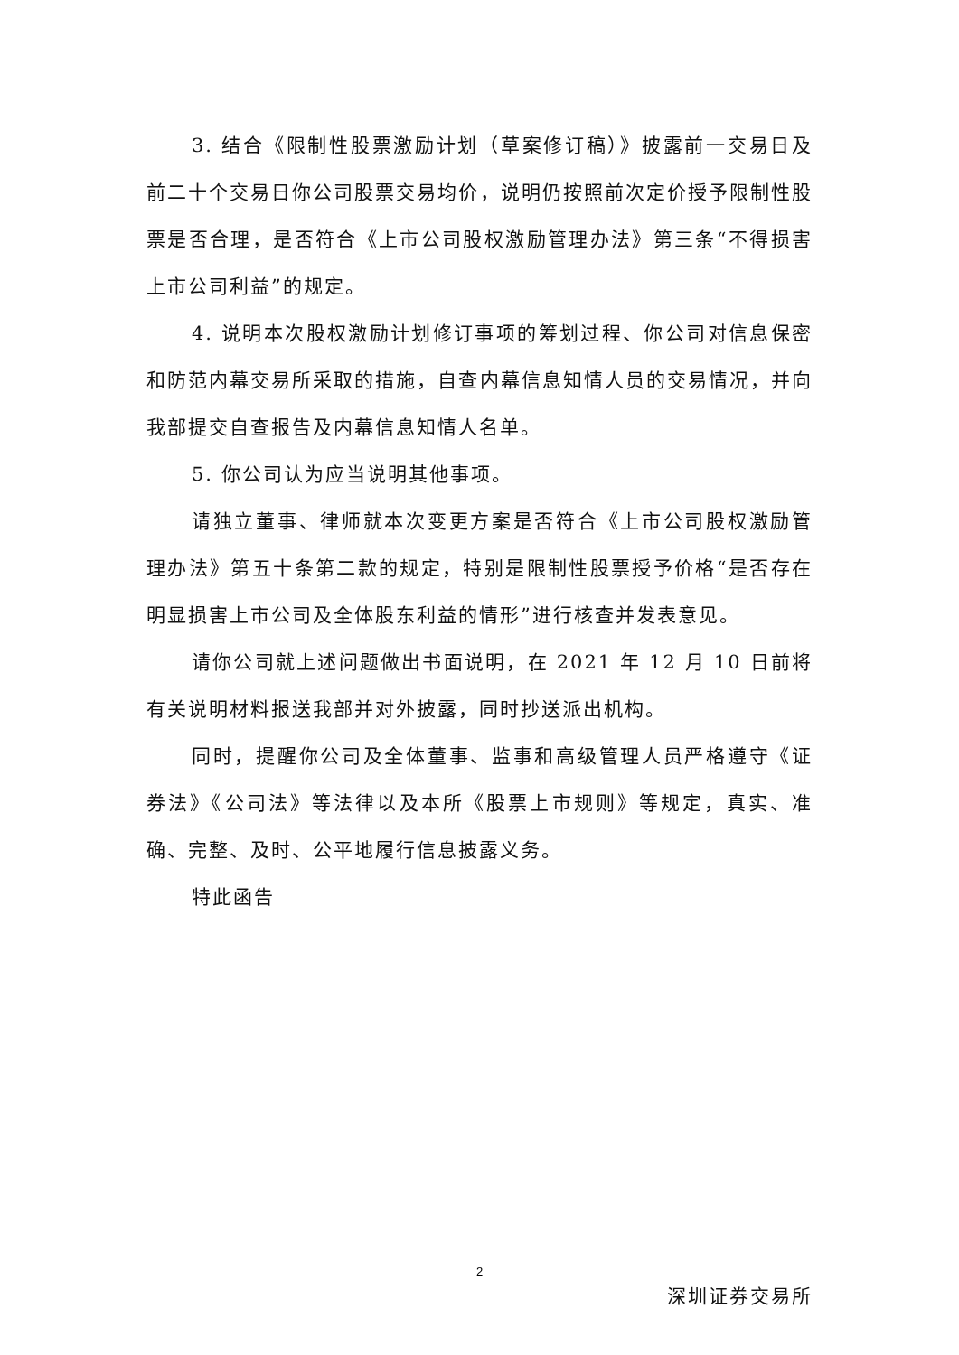3. 结合《限制性股票激励计划（草案修订稿）》披露前一交易日及前二十个交易日你公司股票交易均价，说明仍按照前次定价授予限制性股票是否合理，是否符合《上市公司股权激励管理办法》第三条“不得损害上市公司利益”的规定。
4. 说明本次股权激励计划修订事项的筹划过程、你公司对信息保密和防范内幕交易所采取的措施，自查内幕信息知情人员的交易情况，并向我部提交自查报告及内幕信息知情人名单。
5. 你公司认为应当说明其他事项。
请独立董事、律师就本次变更方案是否符合《上市公司股权激励管理办法》第五十条第二款的规定，特别是限制性股票授予价格“是否存在明显损害上市公司及全体股东利益的情形”进行核查并发表意见。
请你公司就上述问题做出书面说明，在 2021 年 12 月 10 日前将有关说明材料报送我部并对外披露，同时抄送派出机构。
同时，提醒你公司及全体董事、监事和高级管理人员严格遵守《证券法》《公司法》等法律以及本所《股票上市规则》等规定，真实、准确、完整、及时、公平地履行信息披露义务。
特此函告
深圳证券交易所
2